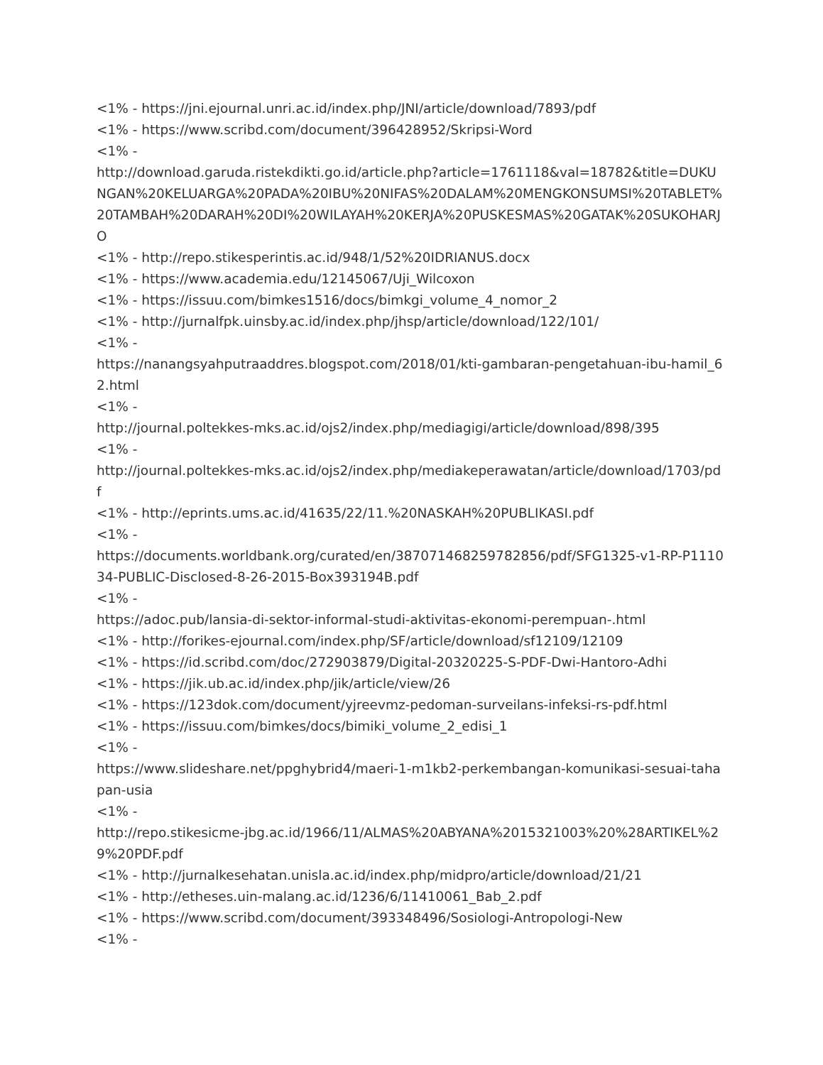<1% - https://jni.ejournal.unri.ac.id/index.php/JNI/article/download/7893/pdf
<1% - https://www.scribd.com/document/396428952/Skripsi-Word
<1% -
http://download.garuda.ristekdikti.go.id/article.php?article=1761118&val=18782&title=DUKUNGAN%20KELUARGA%20PADA%20IBU%20NIFAS%20DALAM%20MENGKONSUMSI%20TABLET%20TAMBAH%20DARAH%20DI%20WILAYAH%20KERJA%20PUSKESMAS%20GATAK%20SUKOHARJO
<1% - http://repo.stikesperintis.ac.id/948/1/52%20IDRIANUS.docx
<1% - https://www.academia.edu/12145067/Uji_Wilcoxon
<1% - https://issuu.com/bimkes1516/docs/bimkgi_volume_4_nomor_2
<1% - http://jurnalfpk.uinsby.ac.id/index.php/jhsp/article/download/122/101/
<1% -
https://nanangsyahputraaddres.blogspot.com/2018/01/kti-gambaran-pengetahuan-ibu-hamil_62.html
<1% -
http://journal.poltekkes-mks.ac.id/ojs2/index.php/mediagigi/article/download/898/395
<1% -
http://journal.poltekkes-mks.ac.id/ojs2/index.php/mediakeperawatan/article/download/1703/pdf
<1% - http://eprints.ums.ac.id/41635/22/11.%20NASKAH%20PUBLIKASI.pdf
<1% -
https://documents.worldbank.org/curated/en/387071468259782856/pdf/SFG1325-v1-RP-P111034-PUBLIC-Disclosed-8-26-2015-Box393194B.pdf
<1% -
https://adoc.pub/lansia-di-sektor-informal-studi-aktivitas-ekonomi-perempuan-.html
<1% - http://forikes-ejournal.com/index.php/SF/article/download/sf12109/12109
<1% - https://id.scribd.com/doc/272903879/Digital-20320225-S-PDF-Dwi-Hantoro-Adhi
<1% - https://jik.ub.ac.id/index.php/jik/article/view/26
<1% - https://123dok.com/document/yjreevmz-pedoman-surveilans-infeksi-rs-pdf.html
<1% - https://issuu.com/bimkes/docs/bimiki_volume_2_edisi_1
<1% -
https://www.slideshare.net/ppghybrid4/maeri-1-m1kb2-perkembangan-komunikasi-sesuai-tahapan-usia
<1% -
http://repo.stikesicme-jbg.ac.id/1966/11/ALMAS%20ABYANA%2015321003%20%28ARTIKEL%29%20PDF.pdf
<1% - http://jurnalkesehatan.unisla.ac.id/index.php/midpro/article/download/21/21
<1% - http://etheses.uin-malang.ac.id/1236/6/11410061_Bab_2.pdf
<1% - https://www.scribd.com/document/393348496/Sosiologi-Antropologi-New
<1% -